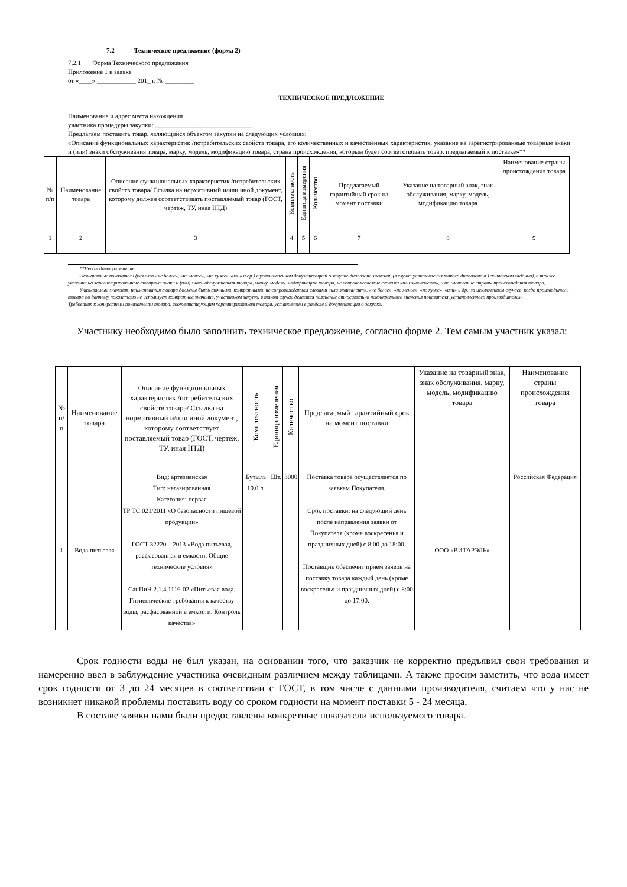7.2 Техническое предложение (форма 2)
7.2.1 Форма Технического предложения
Приложение 1 к заявке
от «____» ____________ 201_ г. № _________
ТЕХНИЧЕСКОЕ ПРЕДЛОЖЕНИЕ
Наименование и адрес места нахождения
участника процедуры закупки: ______________________________
Предлагаем поставить товар, являющийся объектом закупки на следующих условиях:
«Описание функциональных характеристик /потребительских свойств товара, его количественных и качественных характеристик, указание на зарегистрированные товарные знаки и (или) знаки обслуживания товара, марку, модель, модификацию товара, страна происхождения, которым будет соответствовать товар, предлагаемый к поставке»**
| № п/п | Наименование товара | Описание функциональных характеристик /потребительских свойств товара/ Ссылка на нормативный и/или иной документ, которому должен соответствовать поставляемый товар (ГОСТ, чертеж, ТУ, иная НТД) | Комплектность | Единица измерения | Количество | Предлагаемый гарантийный срок на момент поставки | Указание на товарный знак, знак обслуживания, марку, модель, модификацию товара | Наименование страны происхождения товара |
| 1 | 2 | 3 | 4 | 5 | 6 | 7 | 8 | 9 |
**Необходимо указывать:
- конкретные показатели (без слов «не более», «не менее», «не хуже» «или» и др.) в установленном документацией о закупке диапазоне значений (в случае установления такого диапазона в Техническом задании), а также указание на зарегистрированные товарные знаки и (или) знаки обслуживания товара, марку, модель, модификацию товара, не сопровождаемые словами «или эквивалент», и наименование страны происхождения товара;
Указываемые значения, наименования товара должны быть точными, конкретными, не сопровождаться словами «или эквивалент», «не более», «не менее», «не хуже», «или» и др., за исключением случаев, когда производитель товара по данному показателю не использует конкретное значение, участником закупки в таком случае делается пояснение относительно неконкретного значения показателя, установленного производителем.
Требования к конкретным показателям товара, соответствующим характеристикам товара, установлены в разделе 9 документации о закупке.
Участнику необходимо было заполнить техническое предложение, согласно форме 2. Тем самым участник указал:
| № п/п | Наименование товара | Описание функциональных характеристик /потребительских свойств товара/ Ссылка на нормативный и/или иной документ, которому соответствует поставляемый товар (ГОСТ, чертеж, ТУ, иная НТД) | Комплектность | Единица измерения | Количество | Предлагаемый гарантийный срок на момент поставки | Указание на товарный знак, знак обслуживания, марку, модель, модификацию товара | Наименование страны происхождения товара |
| 1 | Вода питьевая | Вид: артезианская Тип: негазированная Категория: первая ТР ТС 021/2011 «О безопасности пищевой продукции» ГОСТ 32220 – 2013 «Вода питьевая, расфасованная в емкости. Общие технические условия» СанПиН 2.1.4.1116-02 «Питьевая вода. Гигиенические требования к качеству воды, расфасованной в емкости. Контроль качества» | Бутыль 19.0 л. | Шт. | 3000 | Поставка товара осуществляется по заявкам Покупателя. Срок поставки: на следующий день после направления заявки от Покупателя (кроме воскресенья и праздничных дней) с 8:00 до 18:00. Поставщик обеспечит прием заявок на поставку товара каждый день (кроме воскресенья и праздничных дней) с 8:00 до 17:00. | ООО «ВИТАРЭЛЬ» | Российская Федерация |
Срок годности воды не был указан, на основании того, что заказчик не корректно предъявил свои требования и намеренно ввел в заблуждение участника очевидным различием между таблицами. А также просим заметить, что вода имеет срок годности от 3 до 24 месяцев в соответствии с ГОСТ, в том числе с данными производителя, считаем что у нас не возникнет никакой проблемы поставить воду со сроком годности на момент поставки 5 - 24 месяца.
В составе заявки нами были предоставлены конкретные показатели используемого товара.